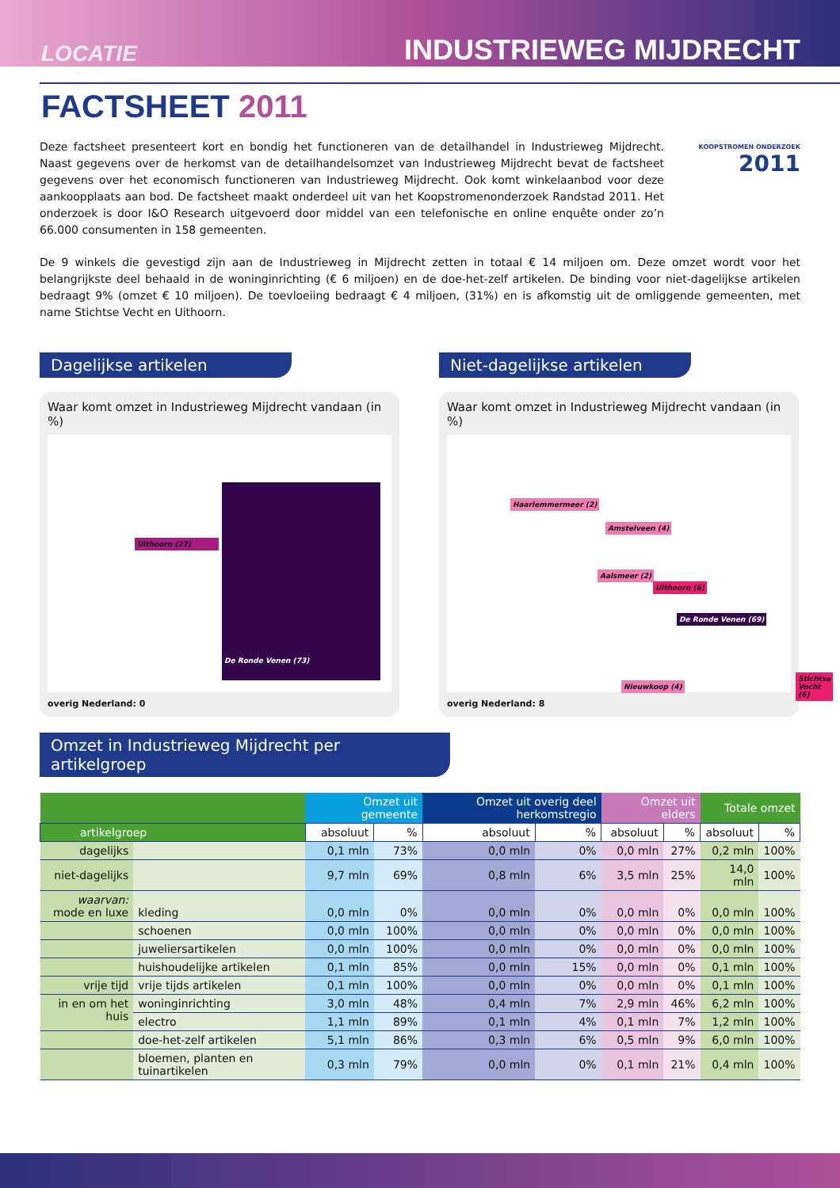LOCATIE INDUSTRIEWEG MIJDRECHT
FACTSHEET 2011
Deze factsheet presenteert kort en bondig het functioneren van de detailhandel in Industrieweg Mijdrecht. Naast gegevens over de herkomst van de detailhandelsomzet van Industrieweg Mijdrecht bevat de factsheet gegevens over het economisch functioneren van Industrieweg Mijdrecht. Ook komt winkelaanbod voor deze aankoopplaats aan bod. De factsheet maakt onderdeel uit van het Koopstromenonderzoek Randstad 2011. Het onderzoek is door I&O Research uitgevoerd door middel van een telefonische en online enquête onder zo’n 66.000 consumenten in 158 gemeenten.
KOOPSTROMEN ONDERZOEK
2011
De 9 winkels die gevestigd zijn aan de Industrieweg in Mijdrecht zetten in totaal € 14 miljoen om. Deze omzet wordt voor het belangrijkste deel behaald in de woninginrichting (€ 6 miljoen) en de doe-het-zelf artikelen. De binding voor niet-dagelijkse artikelen bedraagt 9% (omzet € 10 miljoen). De toevloeiing bedraagt € 4 miljoen, (31%) en is afkomstig uit de omliggende gemeenten, met name Stichtse Vecht en Uithoorn.
Dagelijkse artikelen
Waar komt omzet in Industrieweg Mijdrecht vandaan (in %)
Uithoorn (27)
De Ronde Venen (73)
overig Nederland: 0
Niet-dagelijkse artikelen
Waar komt omzet in Industrieweg Mijdrecht vandaan (in %)
Haarlemmermeer (2)
Amstelveen (4)
Aalsmeer (2)
Uithoorn (6)
De Ronde Venen (69)
Nieuwkoop (4)
Stichtse Vecht (6)
overig Nederland: 8
Omzet in Industrieweg Mijdrecht per artikelgroep
| | | Omzet uit gemeente | | Omzet uit overig deel herkomstregio | | Omzet uit elders | | Totale omzet | |
| --- | --- | --- | --- | --- | --- | --- | --- | --- | --- |
| artikelgroep | | absoluut | % | absoluut | % | absoluut | % | absoluut | % |
| dagelijks | | 0,1 mln | 73% | 0,0 mln | 0% | 0,0 mln | 27% | 0,2 mln | 100% |
| niet-dagelijks | | 9,7 mln | 69% | 0,8 mln | 6% | 3,5 mln | 25% | 14,0 mln | 100% |
| waarvan: mode en luxe | kleding | 0,0 mln | 0% | 0,0 mln | 0% | 0,0 mln | 0% | 0,0 mln | 100% |
| | schoenen | 0,0 mln | 100% | 0,0 mln | 0% | 0,0 mln | 0% | 0,0 mln | 100% |
| | juweliersartikelen | 0,0 mln | 100% | 0,0 mln | 0% | 0,0 mln | 0% | 0,0 mln | 100% |
| | huishoudelijke artikelen | 0,1 mln | 85% | 0,0 mln | 15% | 0,0 mln | 0% | 0,1 mln | 100% |
| vrije tijd | vrije tijds artikelen | 0,1 mln | 100% | 0,0 mln | 0% | 0,0 mln | 0% | 0,1 mln | 100% |
| in en om het huis | woninginrichting | 3,0 mln | 48% | 0,4 mln | 7% | 2,9 mln | 46% | 6,2 mln | 100% |
| | electro | 1,1 mln | 89% | 0,1 mln | 4% | 0,1 mln | 7% | 1,2 mln | 100% |
| | doe-het-zelf artikelen | 5,1 mln | 86% | 0,3 mln | 6% | 0,5 mln | 9% | 6,0 mln | 100% |
| | bloemen, planten en tuinartikelen | 0,3 mln | 79% | 0,0 mln | 0% | 0,1 mln | 21% | 0,4 mln | 100% |